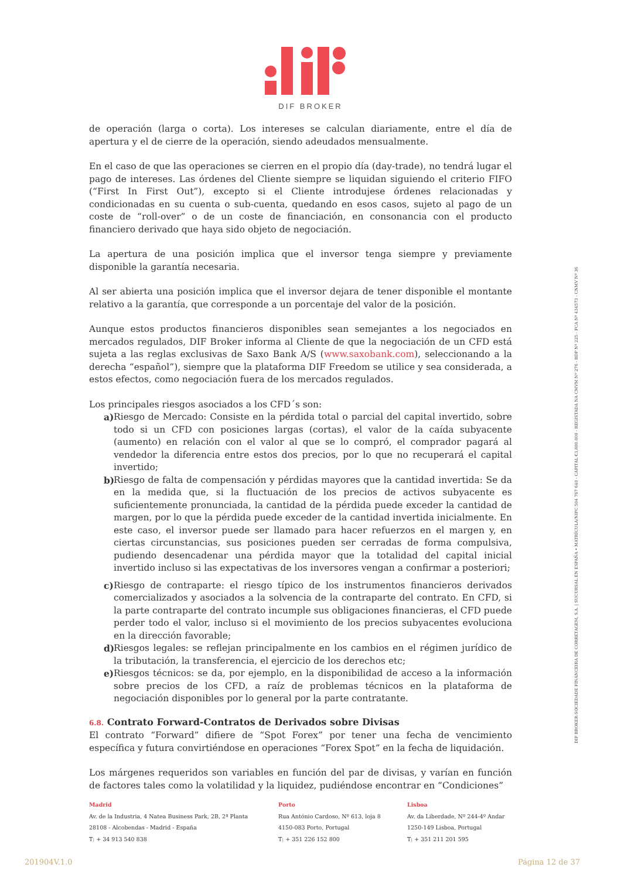DIF BROKER
de operación (larga o corta). Los intereses se calculan diariamente, entre el día de apertura y el de cierre de la operación, siendo adeudados mensualmente.
En el caso de que las operaciones se cierren en el propio día (day-trade), no tendrá lugar el pago de intereses. Las órdenes del Cliente siempre se liquidan siguiendo el criterio FIFO (“First In First Out”), excepto si el Cliente introdujese órdenes relacionadas y condicionadas en su cuenta o sub-cuenta, quedando en esos casos, sujeto al pago de un coste de “roll-over” o de un coste de financiación, en consonancia con el producto financiero derivado que haya sido objeto de negociación.
La apertura de una posición implica que el inversor tenga siempre y previamente disponible la garantía necesaria.
Al ser abierta una posición implica que el inversor dejara de tener disponible el montante relativo a la garantía, que corresponde a un porcentaje del valor de la posición.
Aunque estos productos financieros disponibles sean semejantes a los negociados en mercados regulados, DIF Broker informa al Cliente de que la negociación de un CFD está sujeta a las reglas exclusivas de Saxo Bank A/S (www.saxobank.com), seleccionando a la derecha “español”), siempre que la plataforma DIF Freedom se utilice y sea considerada, a estos efectos, como negociación fuera de los mercados regulados.
Los principales riesgos asociados a los CFD´s son:
a)
Riesgo de Mercado: Consiste en la pérdida total o parcial del capital invertido, sobre todo si un CFD con posiciones largas (cortas), el valor de la caída subyacente (aumento) en relación con el valor al que se lo compró, el comprador pagará al vendedor la diferencia entre estos dos precios, por lo que no recuperará el capital invertido;
b)
Riesgo de falta de compensación y pérdidas mayores que la cantidad invertida: Se da en la medida que, si la fluctuación de los precios de activos subyacente es suficientemente pronunciada, la cantidad de la pérdida puede exceder la cantidad de margen, por lo que la pérdida puede exceder de la cantidad invertida inicialmente. En este caso, el inversor puede ser llamado para hacer refuerzos en el margen y, en ciertas circunstancias, sus posiciones pueden ser cerradas de forma compulsiva, pudiendo desencadenar una pérdida mayor que la totalidad del capital inicial invertido incluso si las expectativas de los inversores vengan a confirmar a posteriori;
c)
Riesgo de contraparte: el riesgo típico de los instrumentos financieros derivados comercializados y asociados a la solvencia de la contraparte del contrato. En CFD, si la parte contraparte del contrato incumple sus obligaciones financieras, el CFD puede perder todo el valor, incluso si el movimiento de los precios subyacentes evoluciona en la dirección favorable;
d)
Riesgos legales: se reflejan principalmente en los cambios en el régimen jurídico de la tributación, la transferencia, el ejercicio de los derechos etc;
e)
Riesgos técnicos: se da, por ejemplo, en la disponibilidad de acceso a la información sobre precios de los CFD, a raíz de problemas técnicos en la plataforma de negociación disponibles por lo general por la parte contratante.
6.8. Contrato Forward-Contratos de Derivados sobre Divisas
El contrato “Forward” difiere de “Spot Forex” por tener una fecha de vencimiento específica y futura convirtiéndose en operaciones “Forex Spot” en la fecha de liquidación.
Los márgenes requeridos son variables en función del par de divisas, y varían en función de factores tales como la volatilidad y la liquidez, pudiéndose encontrar en “Condiciones”
DIF BROKER-SOCIEDADE FINANCEIRA DE CORRETAGEM, S.A. | SUCURSAL EN ESPAÑA • MATRÍCULA/NIPC 504 767 640 - CAPITAL €3.800.000 - REGISTADA NA CMVM Nº 276 - BDP Nº 225 - FCA Nº 434573 - CNMV Nº 36
Madrid
Av. de la Industria, 4 Natea Business Park, 2B, 2ª Planta
28108 - Alcobendas - Madrid - España
T: + 34 913 540 838
Porto
Rua António Cardoso, Nº 613, loja 8
4150-083 Porto, Portugal
T: + 351 226 152 800
Lisboa
Av. da Liberdade, Nº 244-4º Andar
1250-149 Lisboa, Portugal
T: + 351 211 201 595
201904V.1.0 Página 12 de 37